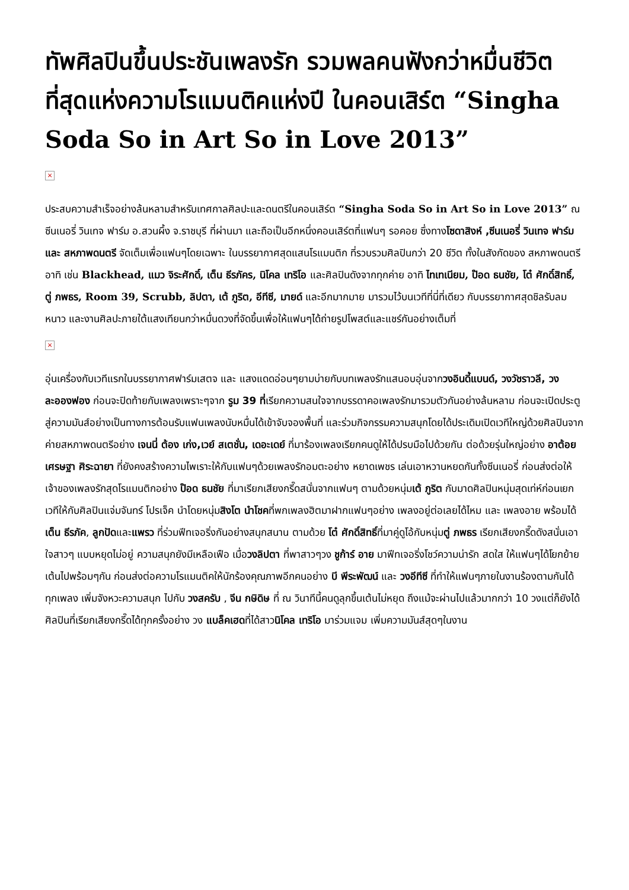ทัพศิลปินขึ้นประชันเพลงรัก รวมพลคนฟังกว่าหมื่นชีวิต ที่สุดแห่งความโรแมนติคแห่งปี ในคอนเสิร์ต “Singha Soda So in Art So in Love 2013”
×
ประสบความสำเร็จอย่างล้นหลามสำหรับเทศกาลศิลปะและดนตรีในคอนเสิร์ต “Singha Soda So in Art So in Love 2013” ณ ซีนเนอรี่ วินเทจ ฟาร์ม อ.สวนผึ้ง จ.ราชบุรี ที่ผ่านมา และถือเป็นอีกหนึ่งคอนเสิร์ตที่แฟนๆ รอคอย ซึ่งทางโซดาสิงห์ ,ซีนเนอรี่ วินเทจ ฟาร์ม และ สหภาพดนตรี จัดเต็มเพื่อแฟนๆโดยเฉพาะ ในบรรยากาศสุดแสนโรแมนติก ที่รวบรวมศิลปินกว่า 20 ชีวิต ทั้งในสังกัดของ สหภาพดนตรี อาทิ เช่น Blackhead, แมว จิระศักดิ์, เต็น ธีรภัคร, นิโคล เทริโอ และศิลปินดังจากทุกค่าย อาทิ ไทเทเนียม, ป๊อด ธนชัย, โต๋ ศักดิ์สิทธิ์, ตู่ ภพธร, Room 39, Scrubb, ลิปตา, เต้ ภูริต, อีทีซี, มายด์ และอีกมากมาย มารวมไว้บนเวทีที่นี่ที่เดียว กับบรรยากาศสุดชิลรับลมหนาว และงานศิลปะภายใต้แสงเทียนกว่าหมื่นดวงที่จัดขึ้นเพื่อให้แฟนๆได้ถ่ายรูปโพสต์และแชร์กันอย่างเต็มที่
×
อุ่นเครื่องกับเวทีแรกในบรรยากาศฟาร์มเสตจ และ แสงแดดอ่อนๆยามบ่ายกับบทเพลงรักแสนอบอุ่นจากวงอินดี้แบนด์, วงวัชราวลี, วงละอองฟอง ก่อนจะปิดท้ายกับเพลงเพราะๆจาก รูม 39 ที่เรียกความสนใจจากบรรดาคอเพลงรักมารวมตัวกันอย่างล้นหลาม ก่อนจะเปิดประตูสู่ความมันส์อย่างเป็นทางการต้อนรับแฟนเพลงนับหมื่นได้เข้าจับจองพื้นที่ และร่วมกิจกรรมความสนุกโดยได้ประเดิมเปิดเวทีใหญ่ด้วยศิลปินจากค่ายสหภาพดนตรีอย่าง เจนนี่ ต้อง เก่ง,เวย์ สเตชั่น, เดอะเดย์ ที่มาร้องเพลงเรียกคนดูให้ได้ปรบมือไปด้วยกัน ต่อด้วยรุ่นใหญ่อย่าง อาต้อย เศรษฐา ศิระฉายา ที่ยังคงสร้างความไพเราะให้กับแฟนๆด้วยเพลงรักอมตะอย่าง หยาดเพชร เล่นเอาหวานหยดกันทั้งซีนเนอรี่ ก่อนส่งต่อให้เจ้าของเพลงรักสุดโรแมนติกอย่าง ป๊อด ธนชัย ที่มาเรียกเสียงกรี๊ดสนั่นจากแฟนๆ ตามด้วยหนุ่มเต้ ภูริต กับมาดศิลปินหนุ่มสุดเท่ห์ก่อนเยกเวทีให้กับศิลปินแจ่มจันทร์ โปรเจ็ค นำโดยหนุ่มสิงโต นำโชคที่พกเพลงฮิตมาฝากแฟนๆอย่าง เพลงอยู่ต่อเลยได้ไหม และ เพลงอาย พร้อมได้เต็น ธีรภัค, ลูกปัดและแพรว ที่ร่วมฟีทเจอริ่งกันอย่างสนุกสนาน ตามด้วย โต๋ ศักดิ์สิทธิ์ที่มาคู่ดูโอ้กับหนุ่มตู่ ภพธร เรียกเสียงกรี๊ดดังสนั่นเอาใจสาวๆ แบบหยุดไม่อยู่ ความสนุกยังมีเหลือเฟือ เมื่อวงลิปตา ที่พาสาวๆวง ชูก้าร์ อาย มาฟีทเจอริ่งโชว์ความน่ารัก สดใส ให้แฟนๆได้โยกย้ายเต้นไปพร้อมๆกัน ก่อนส่งต่อความโรแมนติคให้นักร้องคุณภาพอีกคนอย่าง บี พีระพัฒน์ และ วงอีทีซี ที่ทำให้แฟนๆภายในงานร้องตามกันได้ทุกเพลง เพิ่มจังหวะความสนุก ไปกับ วงสครับ , จีน กษิดิษ ที่ ณ วินาทีนี้คนดูลุกขึ้นเต้นไม่หยุด ถึงแม้จะผ่านไปแล้วมากกว่า 10 วงแต่ก็ยังได้ศิลปินที่เรียกเสียงกรี๊ดได้ทุกครั้งอย่าง วง แบล็คเฮดที่ได้สาวนิโคล เทริโอ มาร่วมแจม เพิ่มความมันส์สุดๆในงาน